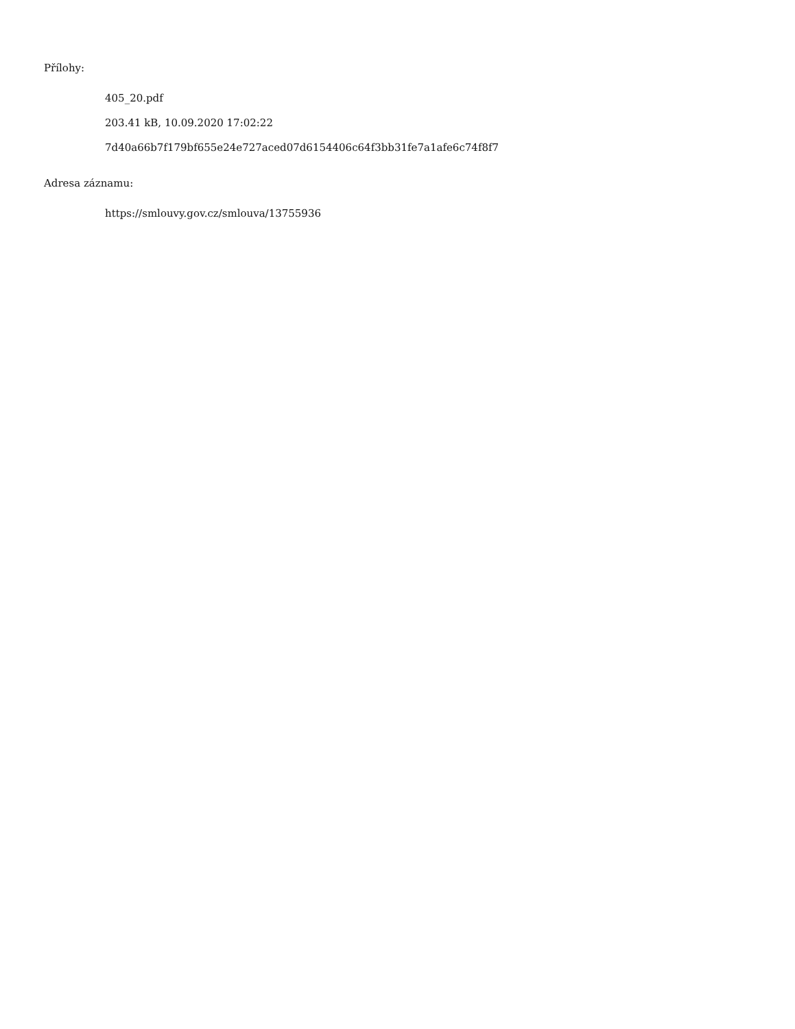Přílohy:
405_20.pdf
203.41 kB, 10.09.2020 17:02:22
7d40a66b7f179bf655e24e727aced07d6154406c64f3bb31fe7a1afe6c74f8f7
Adresa záznamu:
https://smlouvy.gov.cz/smlouva/13755936